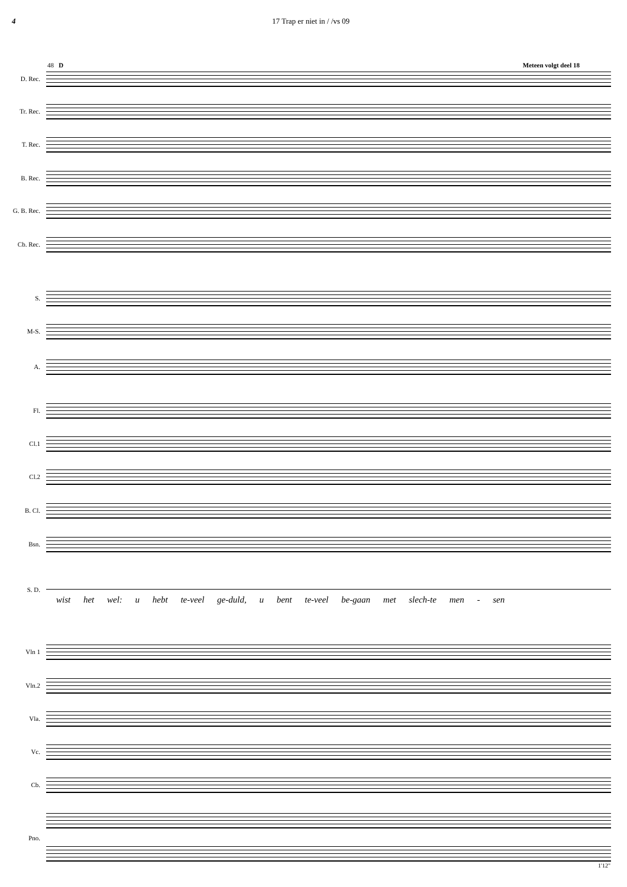4 17 Trap er niet in / /vs 09
48 D Meteen volgt deel 18
D. Rec.
Tr. Rec.
T. Rec.
B. Rec.
G. B. Rec.
Cb. Rec.
S.
M-S.
A.
Fl.
Cl.1
Cl.2
B. Cl.
Bsn.
S. D.
wist het wel: u hebt te-veel ge-duld, u bent te-veel be-gaan met slech-te men - sen
Vln 1
Vln.2
Vla.
Vc.
Cb.
Pno.
1'12"